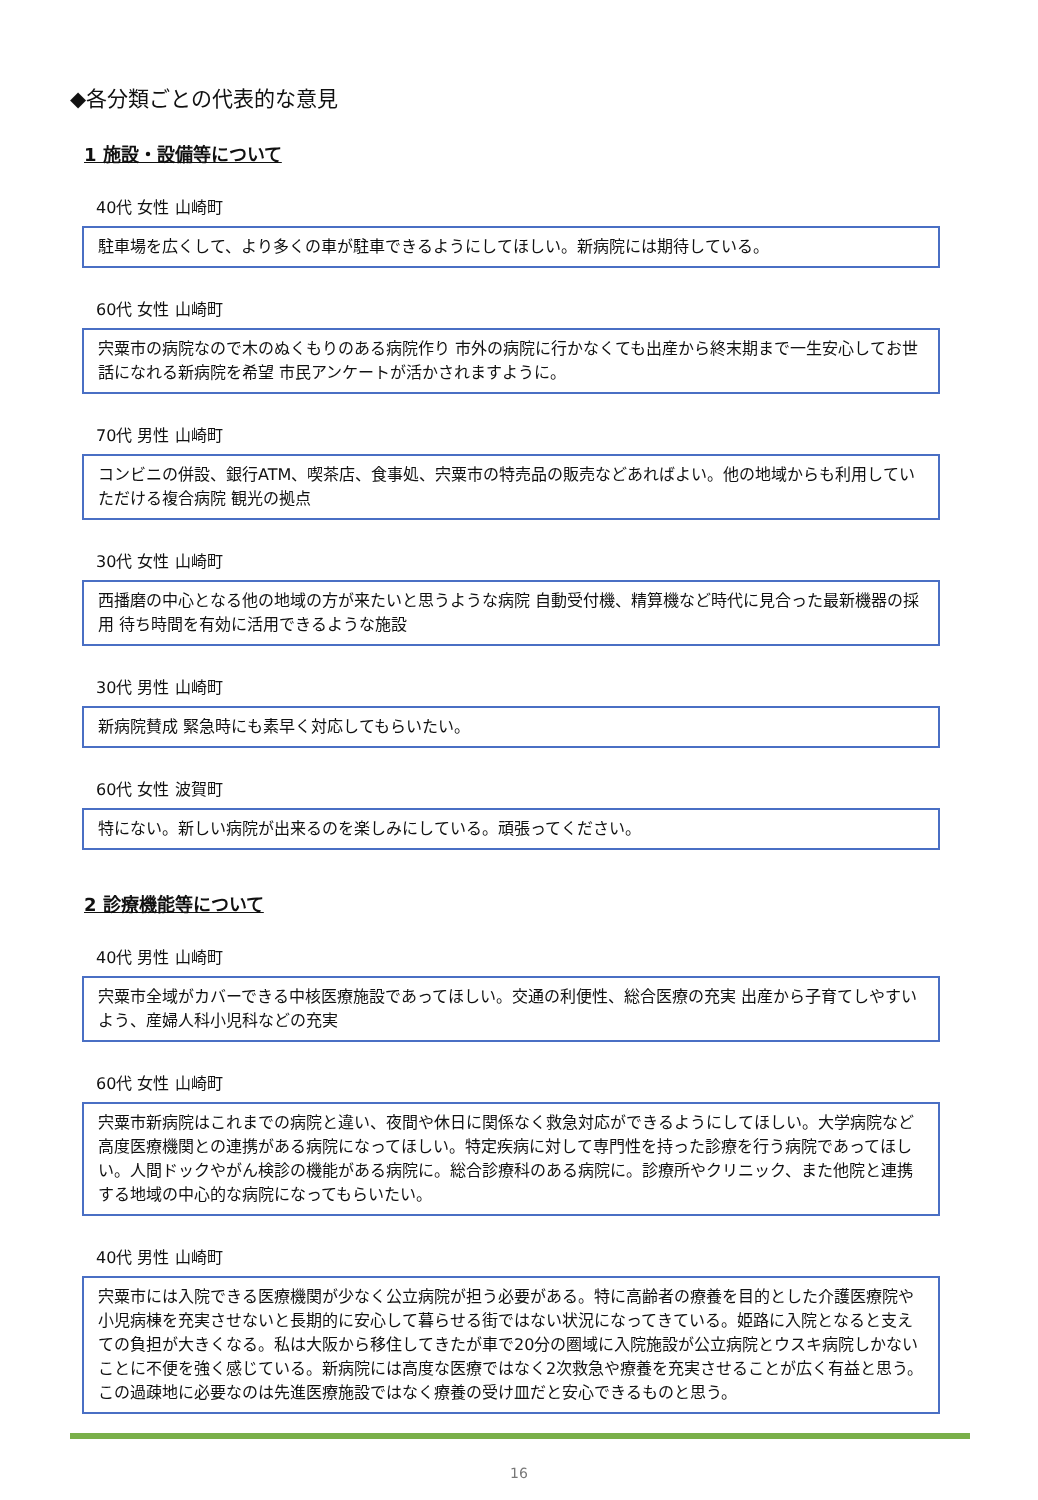◆各分類ごとの代表的な意見
1 施設・設備等について
40代 女性 山崎町
駐車場を広くして、より多くの車が駐車できるようにしてほしい。新病院には期待している。
60代 女性 山崎町
宍粟市の病院なので木のぬくもりのある病院作り 市外の病院に行かなくても出産から終末期まで一生安心してお世話になれる新病院を希望 市民アンケートが活かされますように。
70代 男性 山崎町
コンビニの併設、銀行ATM、喫茶店、食事処、宍粟市の特売品の販売などあればよい。他の地域からも利用していただける複合病院 観光の拠点
30代 女性 山崎町
西播磨の中心となる他の地域の方が来たいと思うような病院 自動受付機、精算機など時代に見合った最新機器の採用 待ち時間を有効に活用できるような施設
30代 男性 山崎町
新病院賛成 緊急時にも素早く対応してもらいたい。
60代 女性 波賀町
特にない。新しい病院が出来るのを楽しみにしている。頑張ってください。
2 診療機能等について
40代 男性 山崎町
宍粟市全域がカバーできる中核医療施設であってほしい。交通の利便性、総合医療の充実 出産から子育てしやすいよう、産婦人科小児科などの充実
60代 女性 山崎町
宍粟市新病院はこれまでの病院と違い、夜間や休日に関係なく救急対応ができるようにしてほしい。大学病院など高度医療機関との連携がある病院になってほしい。特定疾病に対して専門性を持った診療を行う病院であってほしい。人間ドックやがん検診の機能がある病院に。総合診療科のある病院に。診療所やクリニック、また他院と連携する地域の中心的な病院になってもらいたい。
40代 男性 山崎町
宍粟市には入院できる医療機関が少なく公立病院が担う必要がある。特に高齢者の療養を目的とした介護医療院や小児病棟を充実させないと長期的に安心して暮らせる街ではない状況になってきている。姫路に入院となると支えての負担が大きくなる。私は大阪から移住してきたが車で20分の圏域に入院施設が公立病院とウスキ病院しかないことに不便を強く感じている。新病院には高度な医療ではなく2次救急や療養を充実させることが広く有益と思う。この過疎地に必要なのは先進医療施設ではなく療養の受け皿だと安心できるものと思う。
16